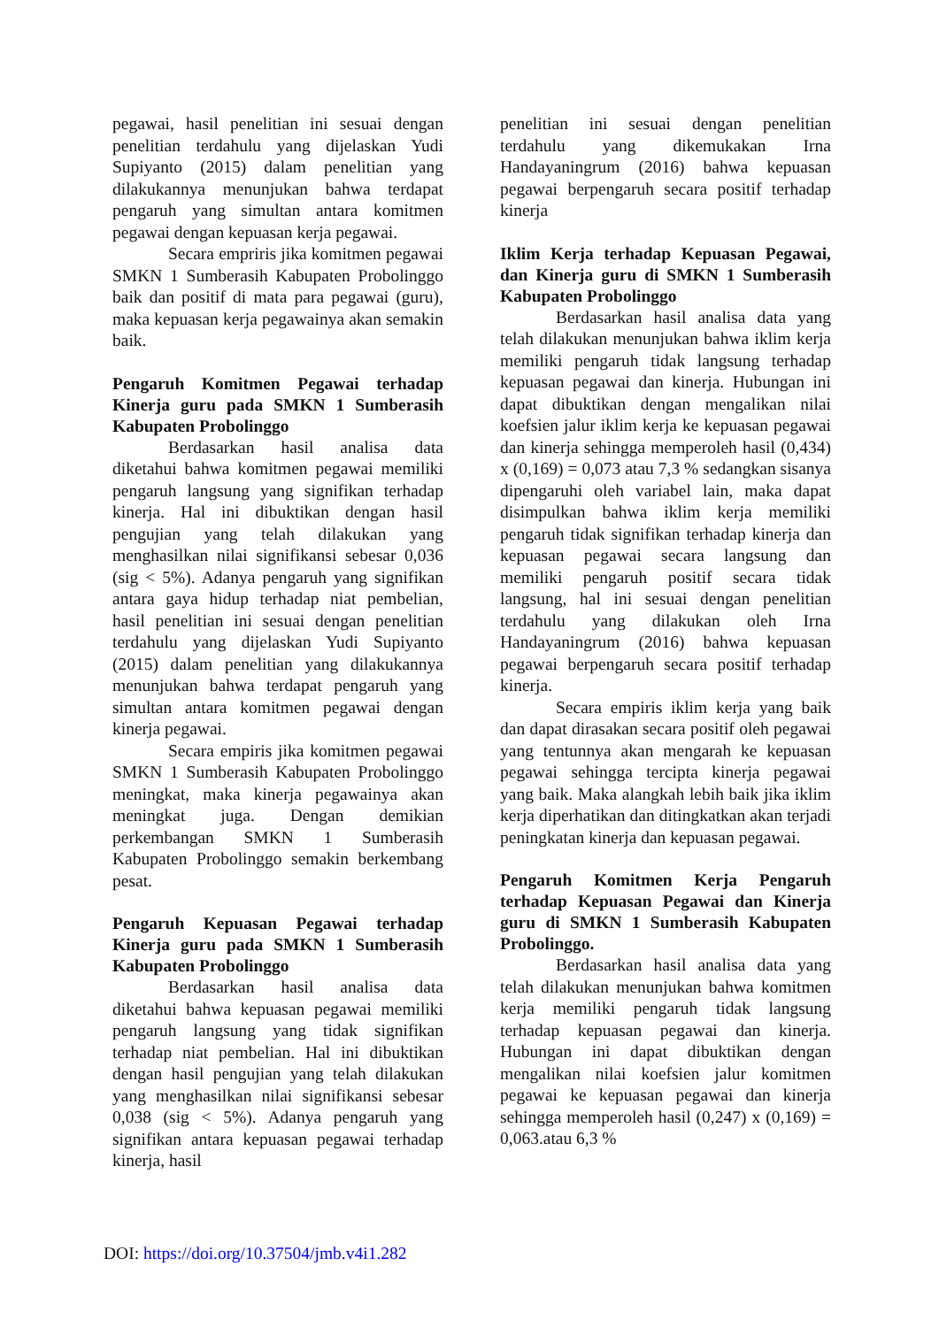pegawai, hasil penelitian ini sesuai dengan penelitian terdahulu yang dijelaskan Yudi Supiyanto (2015) dalam penelitian yang dilakukannya menunjukan bahwa terdapat pengaruh yang simultan antara komitmen pegawai dengan kepuasan kerja pegawai.
Secara empriris jika komitmen pegawai SMKN 1 Sumberasih Kabupaten Probolinggo baik dan positif di mata para pegawai (guru), maka kepuasan kerja pegawainya akan semakin baik.
Pengaruh Komitmen Pegawai terhadap Kinerja guru pada SMKN 1 Sumberasih Kabupaten Probolinggo
Berdasarkan hasil analisa data diketahui bahwa komitmen pegawai memiliki pengaruh langsung yang signifikan terhadap kinerja. Hal ini dibuktikan dengan hasil pengujian yang telah dilakukan yang menghasilkan nilai signifikansi sebesar 0,036 (sig < 5%). Adanya pengaruh yang signifikan antara gaya hidup terhadap niat pembelian, hasil penelitian ini sesuai dengan penelitian terdahulu yang dijelaskan Yudi Supiyanto (2015) dalam penelitian yang dilakukannya menunjukan bahwa terdapat pengaruh yang simultan antara komitmen pegawai dengan kinerja pegawai.
Secara empiris jika komitmen pegawai SMKN 1 Sumberasih Kabupaten Probolinggo meningkat, maka kinerja pegawainya akan meningkat juga. Dengan demikian perkembangan SMKN 1 Sumberasih Kabupaten Probolinggo semakin berkembang pesat.
Pengaruh Kepuasan Pegawai terhadap Kinerja guru pada SMKN 1 Sumberasih Kabupaten Probolinggo
Berdasarkan hasil analisa data diketahui bahwa kepuasan pegawai memiliki pengaruh langsung yang tidak signifikan terhadap niat pembelian. Hal ini dibuktikan dengan hasil pengujian yang telah dilakukan yang menghasilkan nilai signifikansi sebesar 0,038 (sig < 5%). Adanya pengaruh yang signifikan antara kepuasan pegawai terhadap kinerja, hasil
penelitian ini sesuai dengan penelitian terdahulu yang dikemukakan Irna Handayaningrum (2016) bahwa kepuasan pegawai berpengaruh secara positif terhadap kinerja
Iklim Kerja terhadap Kepuasan Pegawai, dan Kinerja guru di SMKN 1 Sumberasih Kabupaten Probolinggo
Berdasarkan hasil analisa data yang telah dilakukan menunjukan bahwa iklim kerja memiliki pengaruh tidak langsung terhadap kepuasan pegawai dan kinerja. Hubungan ini dapat dibuktikan dengan mengalikan nilai koefsien jalur iklim kerja ke kepuasan pegawai dan kinerja sehingga memperoleh hasil (0,434) x (0,169) = 0,073 atau 7,3 % sedangkan sisanya dipengaruhi oleh variabel lain, maka dapat disimpulkan bahwa iklim kerja memiliki pengaruh tidak signifikan terhadap kinerja dan kepuasan pegawai secara langsung dan memiliki pengaruh positif secara tidak langsung, hal ini sesuai dengan penelitian terdahulu yang dilakukan oleh Irna Handayaningrum (2016) bahwa kepuasan pegawai berpengaruh secara positif terhadap kinerja.
Secara empiris iklim kerja yang baik dan dapat dirasakan secara positif oleh pegawai yang tentunnya akan mengarah ke kepuasan pegawai sehingga tercipta kinerja pegawai yang baik. Maka alangkah lebih baik jika iklim kerja diperhatikan dan ditingkatkan akan terjadi peningkatan kinerja dan kepuasan pegawai.
Pengaruh Komitmen Kerja Pengaruh terhadap Kepuasan Pegawai dan Kinerja guru di SMKN 1 Sumberasih Kabupaten Probolinggo.
Berdasarkan hasil analisa data yang telah dilakukan menunjukan bahwa komitmen kerja memiliki pengaruh tidak langsung terhadap kepuasan pegawai dan kinerja. Hubungan ini dapat dibuktikan dengan mengalikan nilai koefsien jalur komitmen pegawai ke kepuasan pegawai dan kinerja sehingga memperoleh hasil (0,247) x (0,169) = 0,063.atau 6,3 %
DOI: https://doi.org/10.37504/jmb.v4i1.282